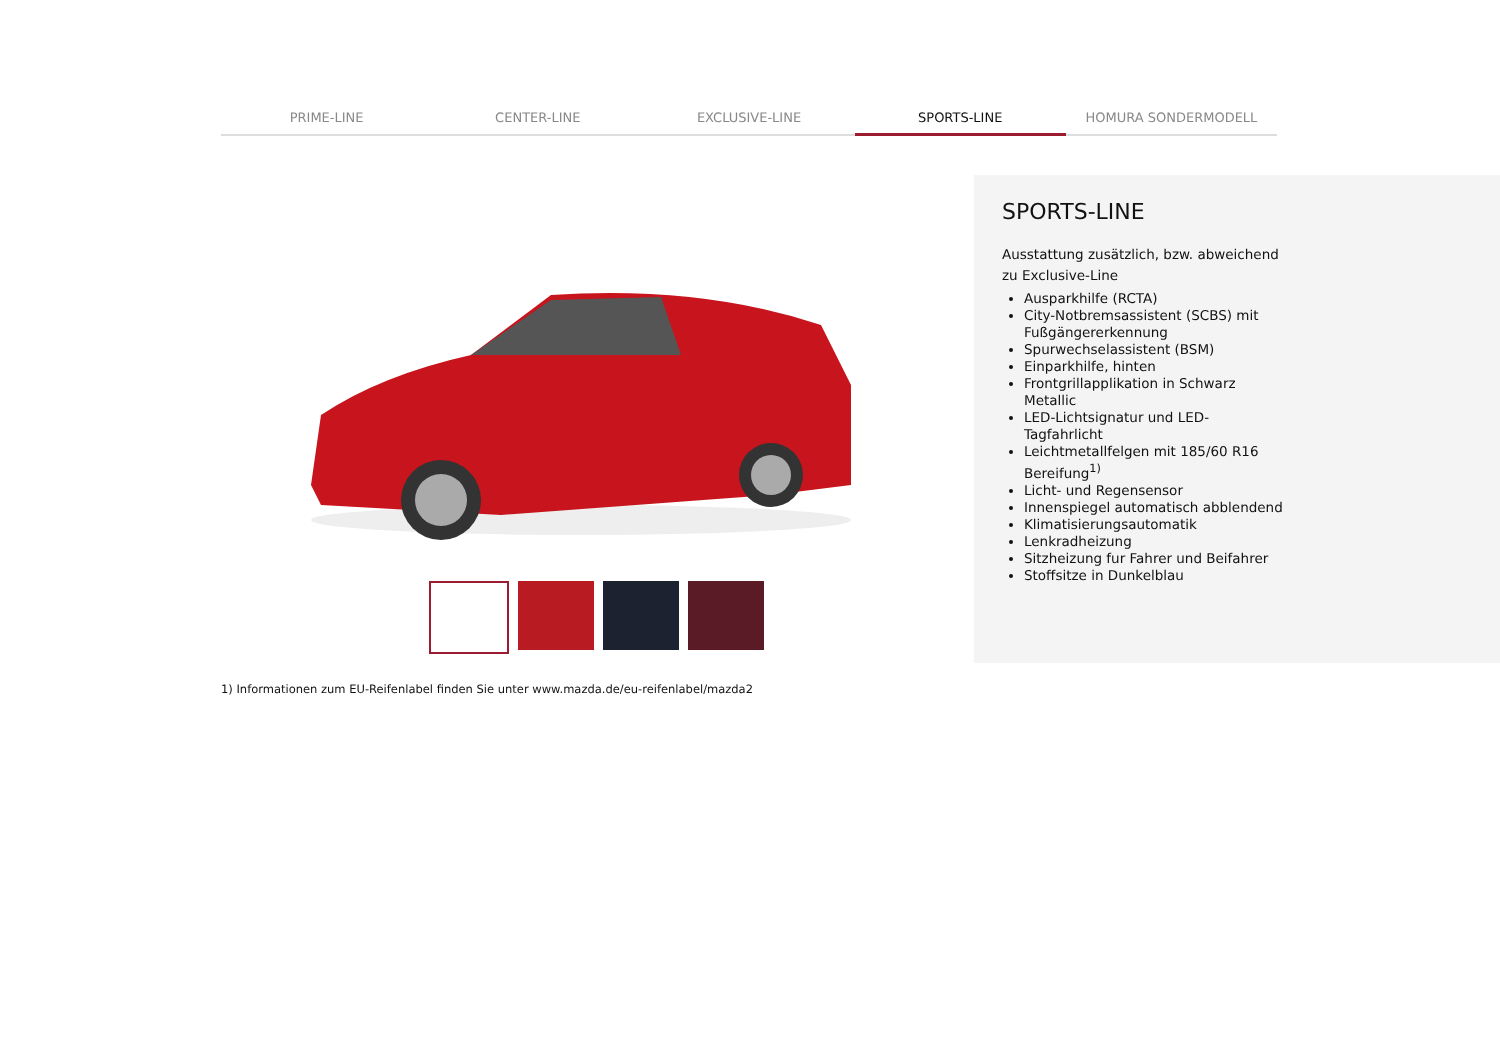PRIME-LINE CENTER-LINE EXCLUSIVE-LINE SPORTS-LINE HOMURA SONDERMODELL
SPORTS-LINE
Ausstattung zusätzlich, bzw. abweichend zu Exclusive-Line
Ausparkhilfe (RCTA)
City-Notbremsassistent (SCBS) mit Fußgängererkennung
Spurwechselassistent (BSM)
Einparkhilfe, hinten
Frontgrillapplikation in Schwarz Metallic
LED-Lichtsignatur und LED-Tagfahrlicht
Leichtmetallfelgen mit 185/60 R16 Bereifung<sup>1)</sup>
Licht- und Regensensor
Innenspiegel automatisch abblendend
Klimatisierungsautomatik
Lenkradheizung
Sitzheizung fur Fahrer und Beifahrer
Stoffsitze in Dunkelblau
1) Informationen zum EU-Reifenlabel finden Sie unter www.mazda.de/eu-reifenlabel/mazda2